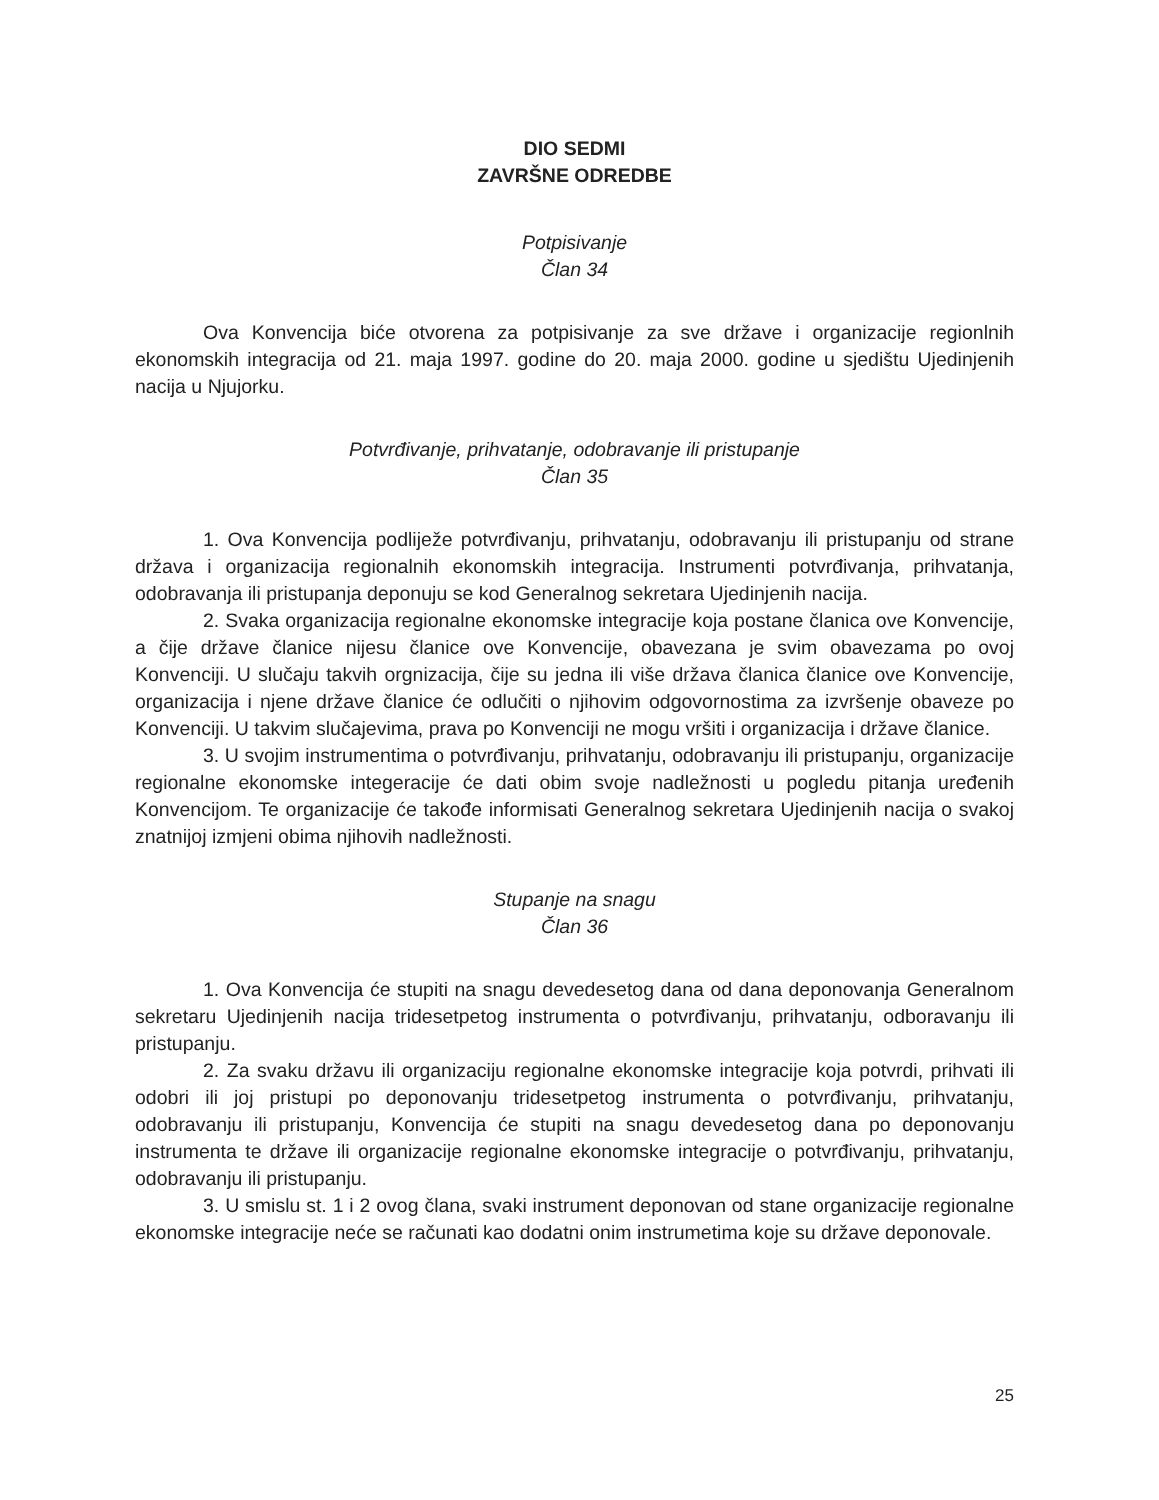DIO SEDMI
ZAVRŠNE ODREDBE
Potpisivanje
Član 34
Ova Konvencija biće otvorena za potpisivanje za sve države i organizacije regionlnih ekonomskih integracija od 21. maja 1997. godine do 20. maja 2000. godine u sjedištu Ujedinjenih nacija u Njujorku.
Potvrđivanje, prihvatanje, odobravanje ili pristupanje
Član 35
1. Ova Konvencija podliježe potvrđivanju, prihvatanju, odobravanju ili pristupanju od strane država i organizacija regionalnih ekonomskih integracija. Instrumenti potvrđivanja, prihvatanja, odobravanja ili pristupanja deponuju se kod Generalnog sekretara Ujedinjenih nacija.
2. Svaka organizacija regionalne ekonomske integracije koja postane članica ove Konvencije, a čije države članice nijesu članice ove Konvencije, obavezana je svim obavezama po ovoj Konvenciji. U slučaju takvih orgnizacija, čije su jedna ili više država članica članice ove Konvencije, organizacija i njene države članice će odlučiti o njihovim odgovornostima za izvršenje obaveze po Konvenciji. U takvim slučajevima, prava po Konvenciji ne mogu vršiti i organizacija i države članice.
3. U svojim instrumentima o potvrđivanju, prihvatanju, odobravanju ili pristupanju, organizacije regionalne ekonomske integeracije će dati obim svoje nadležnosti u pogledu pitanja uređenih Konvencijom. Te organizacije će takođe informisati Generalnog sekretara Ujedinjenih nacija o svakoj znatnijoj izmjeni obima njihovih nadležnosti.
Stupanje na snagu
Član 36
1. Ova Konvencija će stupiti na snagu devedesetog dana od dana deponovanja Generalnom sekretaru Ujedinjenih nacija tridesetpetog instrumenta o potvrđivanju, prihvatanju, odboravanju ili pristupanju.
2. Za svaku državu ili organizaciju regionalne ekonomske integracije koja potvrdi, prihvati ili odobri ili joj pristupi po deponovanju tridesetpetog instrumenta o potvrđivanju, prihvatanju, odobravanju ili pristupanju, Konvencija će stupiti na snagu devedesetog dana po deponovanju instrumenta te države ili organizacije regionalne ekonomske integracije o potvrđivanju, prihvatanju, odobravanju ili pristupanju.
3. U smislu st. 1 i 2 ovog člana, svaki instrument deponovan od stane organizacije regionalne ekonomske integracije neće se računati kao dodatni onim instrumetima koje su države deponovale.
25